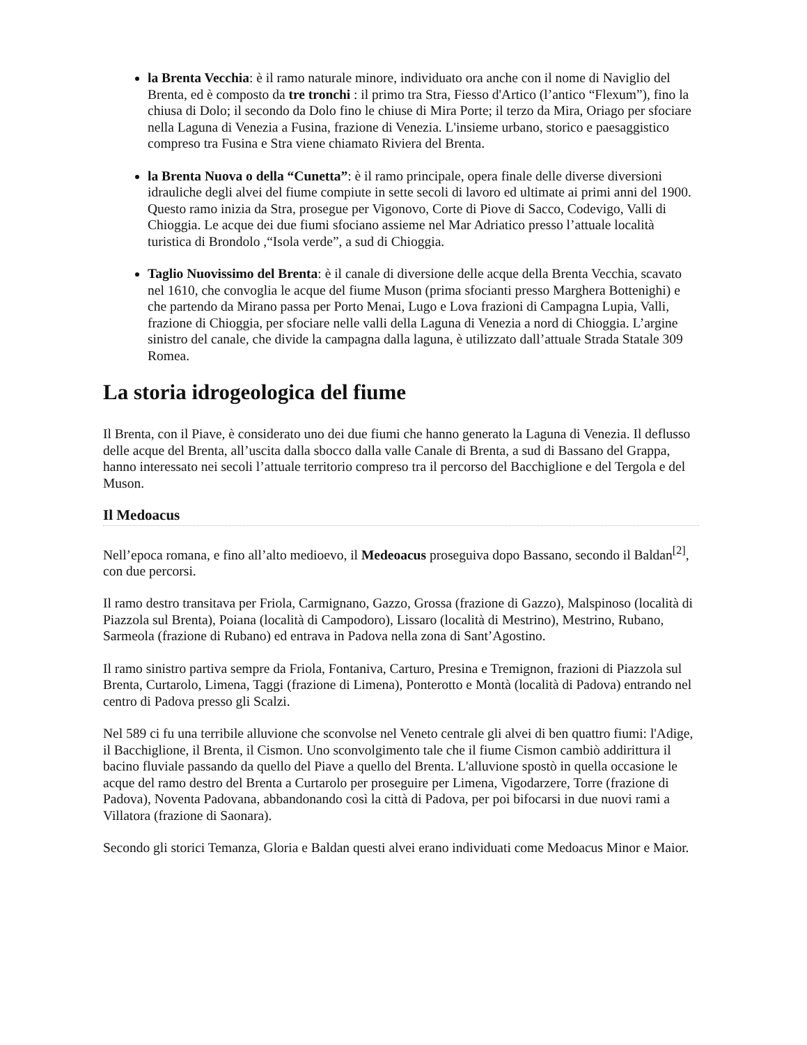la Brenta Vecchia: è il ramo naturale minore, individuato ora anche con il nome di Naviglio del Brenta, ed è composto da tre tronchi : il primo tra Stra, Fiesso d'Artico (l’antico “Flexum”), fino la chiusa di Dolo; il secondo da Dolo fino le chiuse di Mira Porte; il terzo da Mira, Oriago per sfociare nella Laguna di Venezia a Fusina, frazione di Venezia. L'insieme urbano, storico e paesaggistico compreso tra Fusina e Stra viene chiamato Riviera del Brenta.
la Brenta Nuova o della “Cunetta”: è il ramo principale, opera finale delle diverse diversioni idrauliche degli alvei del fiume compiute in sette secoli di lavoro ed ultimate ai primi anni del 1900. Questo ramo inizia da Stra, prosegue per Vigonovo, Corte di Piove di Sacco, Codevigo, Valli di Chioggia. Le acque dei due fiumi sfociano assieme nel Mar Adriatico presso l’attuale località turistica di Brondolo ,“Isola verde”, a sud di Chioggia.
Taglio Nuovissimo del Brenta: è il canale di diversione delle acque della Brenta Vecchia, scavato nel 1610, che convoglia le acque del fiume Muson (prima sfocianti presso Marghera Bottenighi) e che partendo da Mirano passa per Porto Menai, Lugo e Lova frazioni di Campagna Lupia, Valli, frazione di Chioggia, per sfociare nelle valli della Laguna di Venezia a nord di Chioggia. L’argine sinistro del canale, che divide la campagna dalla laguna, è utilizzato dall’attuale Strada Statale 309 Romea.
La storia idrogeologica del fiume
Il Brenta, con il Piave, è considerato uno dei due fiumi che hanno generato la Laguna di Venezia. Il deflusso delle acque del Brenta, all’uscita dalla sbocco dalla valle Canale di Brenta, a sud di Bassano del Grappa, hanno interessato nei secoli l’attuale territorio compreso tra il percorso del Bacchiglione e del Tergola e del Muson.
Il Medoacus
Nell’epoca romana, e fino all’alto medioevo, il Medeoacus proseguiva dopo Bassano, secondo il Baldan<sup>[2]</sup>, con due percorsi.
Il ramo destro transitava per Friola, Carmignano, Gazzo, Grossa (frazione di Gazzo), Malspinoso (località di Piazzola sul Brenta), Poiana (località di Campodoro), Lissaro (località di Mestrino), Mestrino, Rubano, Sarmeola (frazione di Rubano) ed entrava in Padova nella zona di Sant’Agostino.
Il ramo sinistro partiva sempre da Friola, Fontaniva, Carturo, Presina e Tremignon, frazioni di Piazzola sul Brenta, Curtarolo, Limena, Taggi (frazione di Limena), Ponterotto e Montà (località di Padova) entrando nel centro di Padova presso gli Scalzi.
Nel 589 ci fu una terribile alluvione che sconvolse nel Veneto centrale gli alvei di ben quattro fiumi: l'Adige, il Bacchiglione, il Brenta, il Cismon. Uno sconvolgimento tale che il fiume Cismon cambiò addirittura il bacino fluviale passando da quello del Piave a quello del Brenta. L'alluvione spostò in quella occasione le acque del ramo destro del Brenta a Curtarolo per proseguire per Limena, Vigodarzere, Torre (frazione di Padova), Noventa Padovana, abbandonando così la città di Padova, per poi bifocarsi in due nuovi rami a Villatora (frazione di Saonara).
Secondo gli storici Temanza, Gloria e Baldan questi alvei erano individuati come Medoacus Minor e Maior.